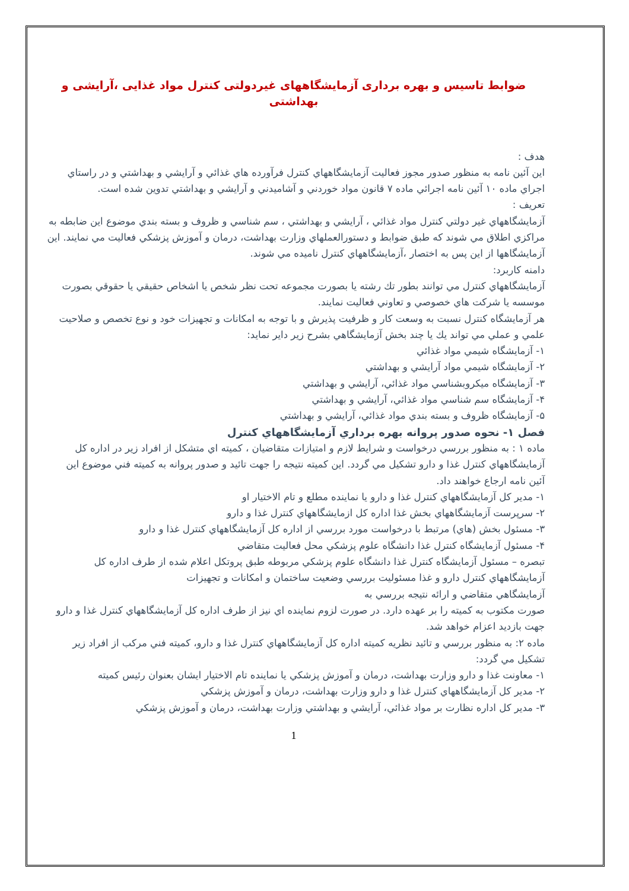ضوابط تاسيس و بهره برداری آزمايشگاههای غيردولتی کنترل مواد غذايی ،آرايشی و بهداشتی
هدف :
اين آئين نامه به منظور صدور مجوز فعاليت آزمايشگاههاي كنترل فرآورده هاي غذائي و آرايشي و بهداشتي و در راستاي اجراي ماده ۱۰ آئين نامه اجرائي ماده ۷ قانون مواد خوردني و آشاميدني و آرايشي و بهداشتي تدوين شده است.
تعريف :
آزمايشگاههاي غير دولتي كنترل مواد غذائي ، آرايشي و بهداشتي ، سم شناسي و ظروف و بسته بندي موضوع اين ضابطه به مراكزي اطلاق مي شوند كه طبق ضوابط و دستورالعملهاي وزارت بهداشت، درمان و آموزش پزشكي فعاليت مي نمايند. اين آزمايشگاهها از اين پس به اختصار ،آزمايشگاههاي كنترل ناميده مي شوند.
دامنه كاربرد:
آزمايشگاههاي كنترل مي توانند بطور تك رشته يا بصورت مجموعه تحت نظر شخص يا اشخاص حقيقي يا حقوقي بصورت موسسه يا شركت هاي خصوصي و تعاوني فعاليت نمايند.
هر آزمايشگاه كنترل نسبت به وسعت كار و ظرفيت پذيرش و با توجه به امكانات و تجهيزات خود و نوع تخصص و صلاحيت
علمي و عملي مي تواند يك يا چند بخش آزمايشگاهي بشرح زير داير نمايد:
۱- آزمايشگاه شيمي مواد غذائي
۲- آزمايشگاه شيمي مواد آرايشي و بهداشتي
۳- آزمايشگاه ميكروبشناسي مواد غذائي، آرايشي و بهداشتي
۴- آزمايشگاه سم شناسي مواد غذائي، آرايشي و بهداشتي
۵- آزمايشگاه ظروف و بسته بندي مواد غذائي، آرايشي و بهداشتي
فصل ۱- نحوه صدور پروانه بهره برداري آزمايشگاههاي كنترل
ماده ۱ : به منظور بررسي درخواست و شرايط لازم و امتيازات متقاضيان ، كميته اي متشكل از افراد زير در اداره كل آزمايشگاههاي كنترل غذا و دارو تشكيل مي گردد. اين كميته نتيجه را جهت تائيد و صدور پروانه به كميته فني موضوع اين
آئين نامه ارجاع خواهند داد.
۱- مدير كل آزمايشگاههاي كنترل غذا و دارو يا نماينده مطلع و تام الاختيار او
۲- سرپرست آزمايشگاههاي بخش غذا اداره كل ازمايشگاههاي كنترل غذا و دارو
۳- مسئول بخش (هاي) مرتبط با درخواست مورد بررسي از اداره كل آزمايشگاههاي كنترل غذا و دارو
۴- مسئول آزمايشگاه كنترل غذا دانشگاه علوم پزشكي محل فعاليت متقاضي
تبصره – مسئول آزمايشگاه كنترل غذا دانشگاه علوم پزشكي مربوطه طبق پروتكل اعلام شده از طرف اداره كل آزمايشگاههاي كنترل دارو و غذا مسئوليت بررسي وضعيت ساختمان و امكانات و تجهيزات
آزمايشگاهي متقاضي و ارائه نتيجه بررسي به
صورت مكتوب به كميته را بر عهده دارد. در صورت لزوم نماينده اي نيز از طرف اداره كل آزمايشگاههاي كنترل غذا و دارو
جهت بازديد اعزام خواهد شد.
ماده ۲: به منظور بررسي و تائيد نظريه كميته اداره كل آزمايشگاههاي كنترل غذا و دارو، كميته فني مركب از افراد زير
تشكيل مي گردد:
۱- معاونت غذا و دارو وزارت بهداشت، درمان و آموزش پزشكي يا نماينده تام الاختيار ايشان بعنوان رئيس كميته
۲- مدير كل آزمايشگاههاي كنترل غذا و دارو وزارت بهداشت، درمان و آموزش پزشكي
۳- مدير كل اداره نظارت بر مواد غذائي، آرايشي و بهداشتي وزارت بهداشت، درمان و آموزش پزشكي
1